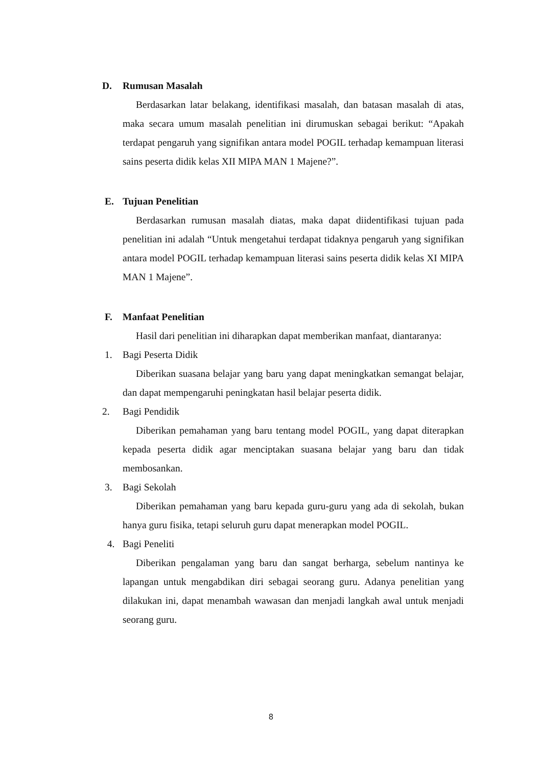D. Rumusan Masalah
Berdasarkan latar belakang, identifikasi masalah, dan batasan masalah di atas, maka secara umum masalah penelitian ini dirumuskan sebagai berikut: “Apakah terdapat pengaruh yang signifikan antara model POGIL terhadap kemampuan literasi sains peserta didik kelas XII MIPA MAN 1 Majene?”.
E. Tujuan Penelitian
Berdasarkan rumusan masalah diatas, maka dapat diidentifikasi tujuan pada penelitian ini adalah “Untuk mengetahui terdapat tidaknya pengaruh yang signifikan antara model POGIL terhadap kemampuan literasi sains peserta didik kelas XI MIPA MAN 1 Majene”.
F. Manfaat Penelitian
Hasil dari penelitian ini diharapkan dapat memberikan manfaat, diantaranya:
1. Bagi Peserta Didik
Diberikan suasana belajar yang baru yang dapat meningkatkan semangat belajar, dan dapat mempengaruhi peningkatan hasil belajar peserta didik.
2. Bagi Pendidik
Diberikan pemahaman yang baru tentang model POGIL, yang dapat diterapkan kepada peserta didik agar menciptakan suasana belajar yang baru dan tidak membosankan.
3. Bagi Sekolah
Diberikan pemahaman yang baru kepada guru-guru yang ada di sekolah, bukan hanya guru fisika, tetapi seluruh guru dapat menerapkan model POGIL.
4. Bagi Peneliti
Diberikan pengalaman yang baru dan sangat berharga, sebelum nantinya ke lapangan untuk mengabdikan diri sebagai seorang guru. Adanya penelitian yang dilakukan ini, dapat menambah wawasan dan menjadi langkah awal untuk menjadi seorang guru.
8